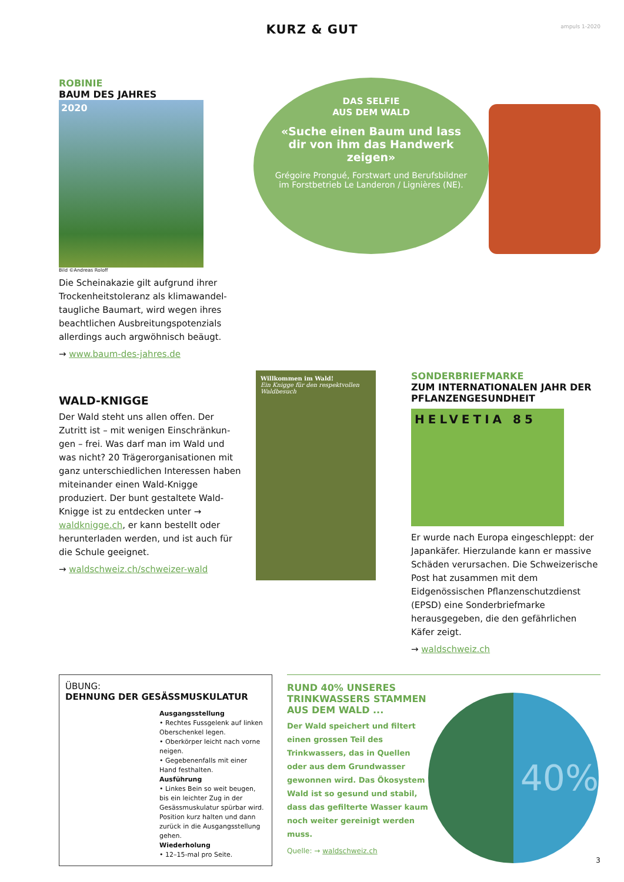KURZ & GUT
ampuls 1-2020
ROBINIE
BAUM DES JAHRES
2020
Bild ©Andreas Roloff
Die Scheinakazie gilt aufgrund ihrer Trockenheitstoleranz als klimawandel­taugliche Baumart, wird wegen ihres beachtlichen Ausbreitungspotenzials allerdings auch argwöhnisch beäugt.
→ www.baum-des-jahres.de
DAS SELFIE
AUS DEM WALD
«Suche einen Baum und lass dir von ihm das Handwerk zeigen»
Grégoire Prongué, Forstwart und Berufsbildner im Forstbetrieb Le Landeron / Lignières (NE).
WALD-KNIGGE
Der Wald steht uns allen offen. Der Zutritt ist – mit wenigen Einschränkun­gen – frei. Was darf man im Wald und was nicht? 20 Trägerorganisationen mit ganz unterschiedlichen Interessen haben miteinander einen Wald-Knigge produziert. Der bunt gestaltete Wald-Knigge ist zu entdecken unter → waldknigge.ch, er kann bestellt oder herunterladen werden, und ist auch für die Schule geeignet.
→ waldschweiz.ch/schweizer-wald
Willkommen im Wald!
Ein Knigge für den respektvollen Waldbesuch
SONDERBRIEFMARKE
ZUM INTERNATIONALEN JAHR DER PFLANZENGESUNDHEIT
HELVETIA 85
Er wurde nach Europa eingeschleppt: der Japankäfer. Hierzulande kann er massive Schäden verursachen. Die Schweizerische Post hat zu­sammen mit dem Eidgenössischen Pflanzenschutzdienst (EPSD) eine Sonderbriefmarke herausgegeben, die den gefährlichen Käfer zeigt.
→ waldschweiz.ch
ÜBUNG:
DEHNUNG DER GESÄSSMUSKULATUR
Ausgangsstellung
• Rechtes Fussgelenk auf linken Oberschenkel legen.
• Oberkörper leicht nach vorne neigen.
• Gegebenenfalls mit einer Hand festhalten.
Ausführung
• Linkes Bein so weit beugen, bis ein leichter Zug in der Gesässmuskulatur spürbar wird. Position kurz halten und dann zurück in die Ausgangs­stellung gehen.
Wiederholung
• 12–15-mal pro Seite.
RUND 40% UNSERES TRINKWASSERS STAMMEN AUS DEM WALD ...
Der Wald speichert und filtert einen grossen Teil des Trinkwassers, das in Quellen oder aus dem Grundwasser gewonnen wird. Das Ökosystem Wald ist so gesund und stabil, dass das gefilterte Wasser kaum noch weiter gereinigt werden muss.
Quelle: → waldschweiz.ch
40%
3